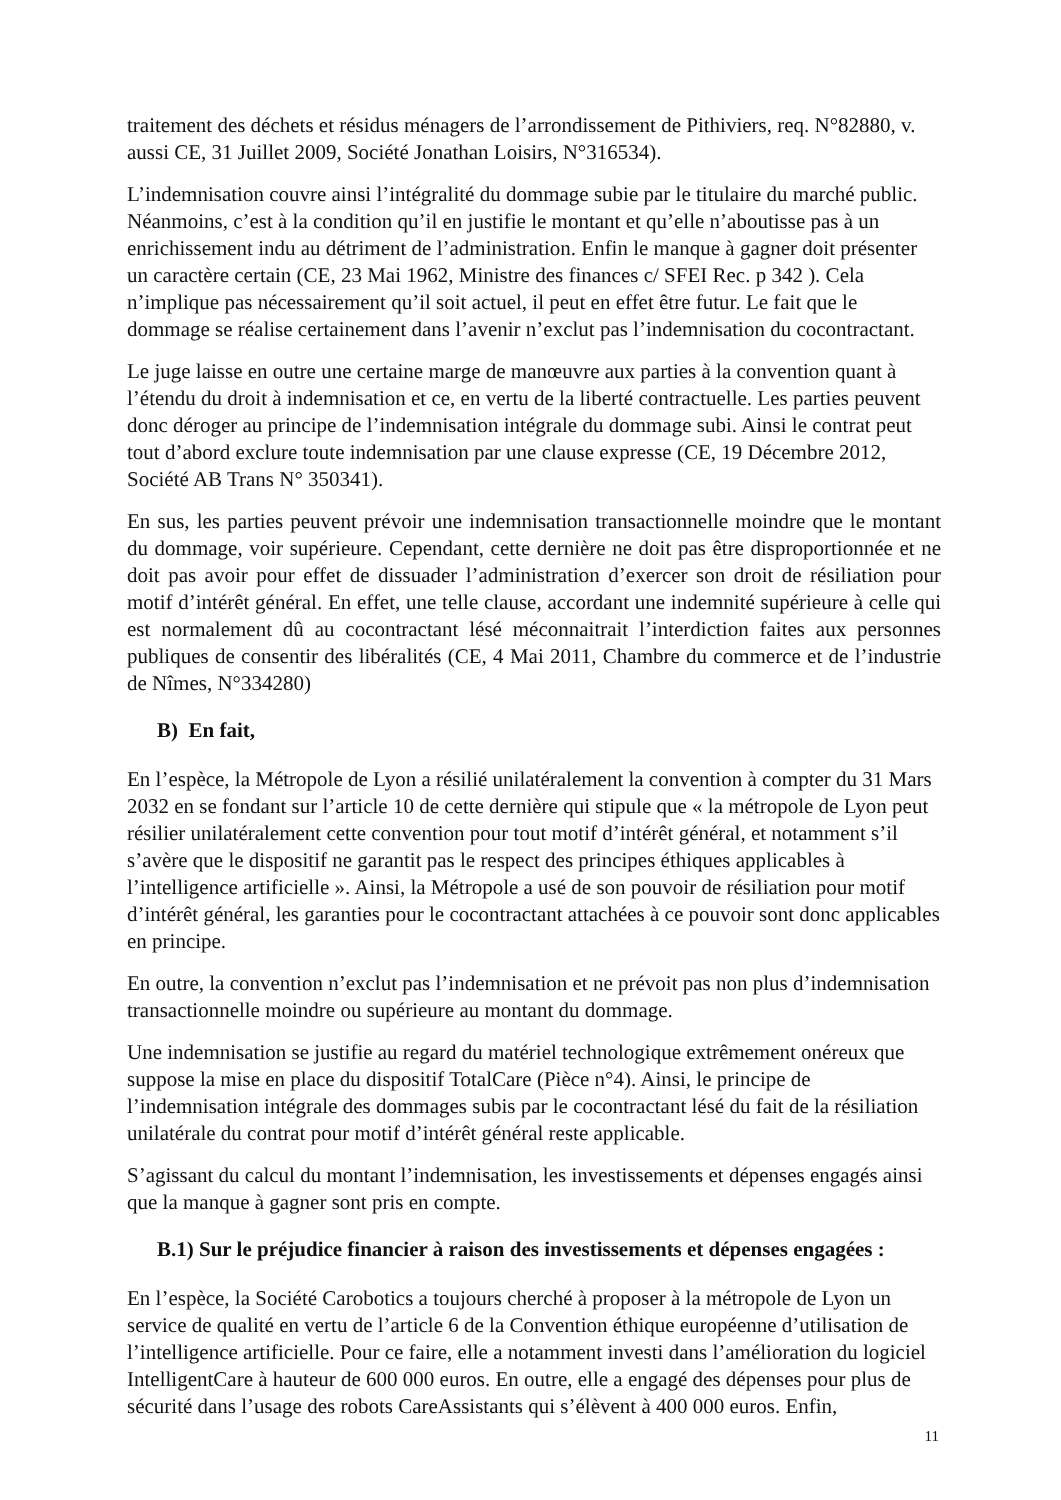traitement des déchets et résidus ménagers de l’arrondissement de Pithiviers, req. N°82880, v. aussi CE, 31 Juillet 2009, Société Jonathan Loisirs, N°316534).
L’indemnisation couvre ainsi l’intégralité du dommage subie par le titulaire du marché public. Néanmoins, c’est à la condition qu’il en justifie le montant et qu’elle n’aboutisse pas à un enrichissement indu au détriment de l’administration. Enfin le manque à gagner doit présenter un caractère certain (CE, 23 Mai 1962, Ministre des finances c/ SFEI Rec. p 342 ). Cela n’implique pas nécessairement qu’il soit actuel, il peut en effet être futur. Le fait que le dommage se réalise certainement dans l’avenir n’exclut pas l’indemnisation du cocontractant.
Le juge laisse en outre une certaine marge de manœuvre aux parties à la convention quant à l’étendu du droit à indemnisation et ce, en vertu de la liberté contractuelle. Les parties peuvent donc déroger au principe de l’indemnisation intégrale du dommage subi. Ainsi le contrat peut tout d’abord exclure toute indemnisation par une clause expresse (CE, 19 Décembre 2012, Société AB Trans N° 350341).
En sus, les parties peuvent prévoir une indemnisation transactionnelle moindre que le montant du dommage, voir supérieure. Cependant, cette dernière ne doit pas être disproportionnée et ne doit pas avoir pour effet de dissuader l’administration d’exercer son droit de résiliation pour motif d’intérêt général. En effet, une telle clause, accordant une indemnité supérieure à celle qui est normalement dû au cocontractant lésé méconnaitrait l’interdiction faites aux personnes publiques de consentir des libéralités (CE, 4 Mai 2011, Chambre du commerce et de l’industrie de Nîmes, N°334280)
B) En fait,
En l’espèce, la Métropole de Lyon a résilié unilatéralement la convention à compter du 31 Mars 2032 en se fondant sur l’article 10 de cette dernière qui stipule que « la métropole de Lyon peut résilier unilatéralement cette convention pour tout motif d’intérêt général, et notamment s’il s’avère que le dispositif ne garantit pas le respect des principes éthiques applicables à l’intelligence artificielle ». Ainsi, la Métropole a usé de son pouvoir de résiliation pour motif d’intérêt général, les garanties pour le cocontractant attachées à ce pouvoir sont donc applicables en principe.
En outre, la convention n’exclut pas l’indemnisation et ne prévoit pas non plus d’indemnisation transactionnelle moindre ou supérieure au montant du dommage.
Une indemnisation se justifie au regard du matériel technologique extrêmement onéreux que suppose la mise en place du dispositif TotalCare (Pièce n°4). Ainsi, le principe de l’indemnisation intégrale des dommages subis par le cocontractant lésé du fait de la résiliation unilatérale du contrat pour motif d’intérêt général reste applicable.
S’agissant du calcul du montant l’indemnisation, les investissements et dépenses engagés ainsi que la manque à gagner sont pris en compte.
B.1) Sur le préjudice financier à raison des investissements et dépenses engagées :
En l’espèce, la Société Carobotics a toujours cherché à proposer à la métropole de Lyon un service de qualité en vertu de l’article 6 de la Convention éthique européenne d’utilisation de l’intelligence artificielle. Pour ce faire, elle a notamment investi dans l’amélioration du logiciel IntelligentCare à hauteur de 600 000 euros. En outre, elle a engagé des dépenses pour plus de sécurité dans l’usage des robots CareAssistants qui s’élèvent à 400 000 euros. Enfin,
11